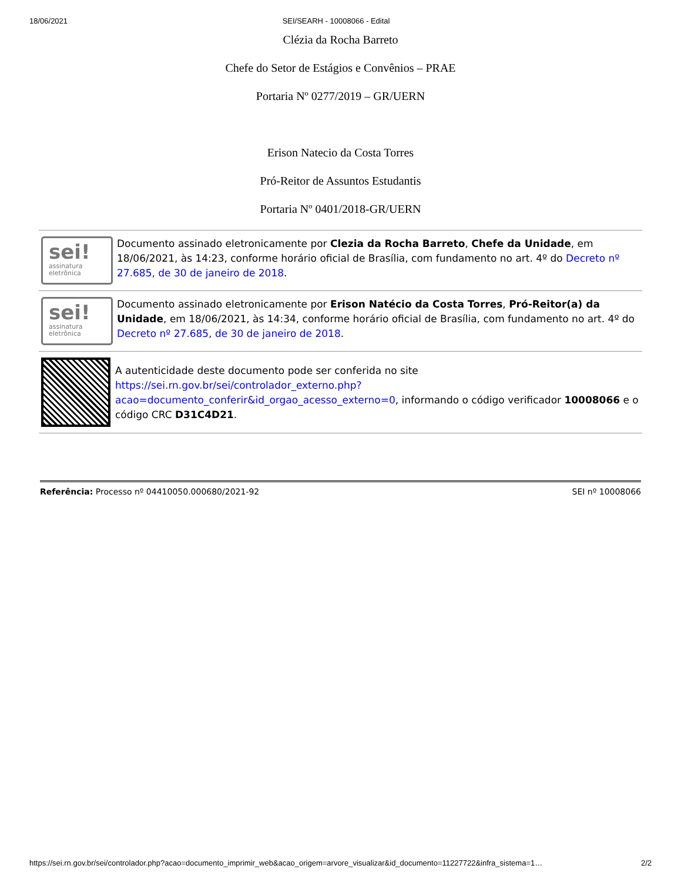18/06/2021 SEI/SEARH - 10008066 - Edital
Clézia da Rocha Barreto
Chefe do Setor de Estágios e Convênios – PRAE
Portaria Nº 0277/2019 – GR/UERN
Erison Natecio da Costa Torres
Pró-Reitor de Assuntos Estudantis
Portaria Nº 0401/2018-GR/UERN
sei!
assinatura
eletrônica
Documento assinado eletronicamente por Clezia da Rocha Barreto, Chefe da Unidade, em 18/06/2021, às 14:23, conforme horário oficial de Brasília, com fundamento no art. 4º do Decreto nº 27.685, de 30 de janeiro de 2018.
sei!
assinatura
eletrônica
Documento assinado eletronicamente por Erison Natécio da Costa Torres, Pró-Reitor(a) da Unidade, em 18/06/2021, às 14:34, conforme horário oficial de Brasília, com fundamento no art. 4º do Decreto nº 27.685, de 30 de janeiro de 2018.
A autenticidade deste documento pode ser conferida no site https://sei.rn.gov.br/sei/controlador_externo.php?acao=documento_conferir&id_orgao_acesso_externo=0, informando o código verificador 10008066 e o código CRC D31C4D21.
Referência: Processo nº 04410050.000680/2021-92 SEI nº 10008066
https://sei.rn.gov.br/sei/controlador.php?acao=documento_imprimir_web&acao_origem=arvore_visualizar&id_documento=11227722&infra_sistema=1… 2/2